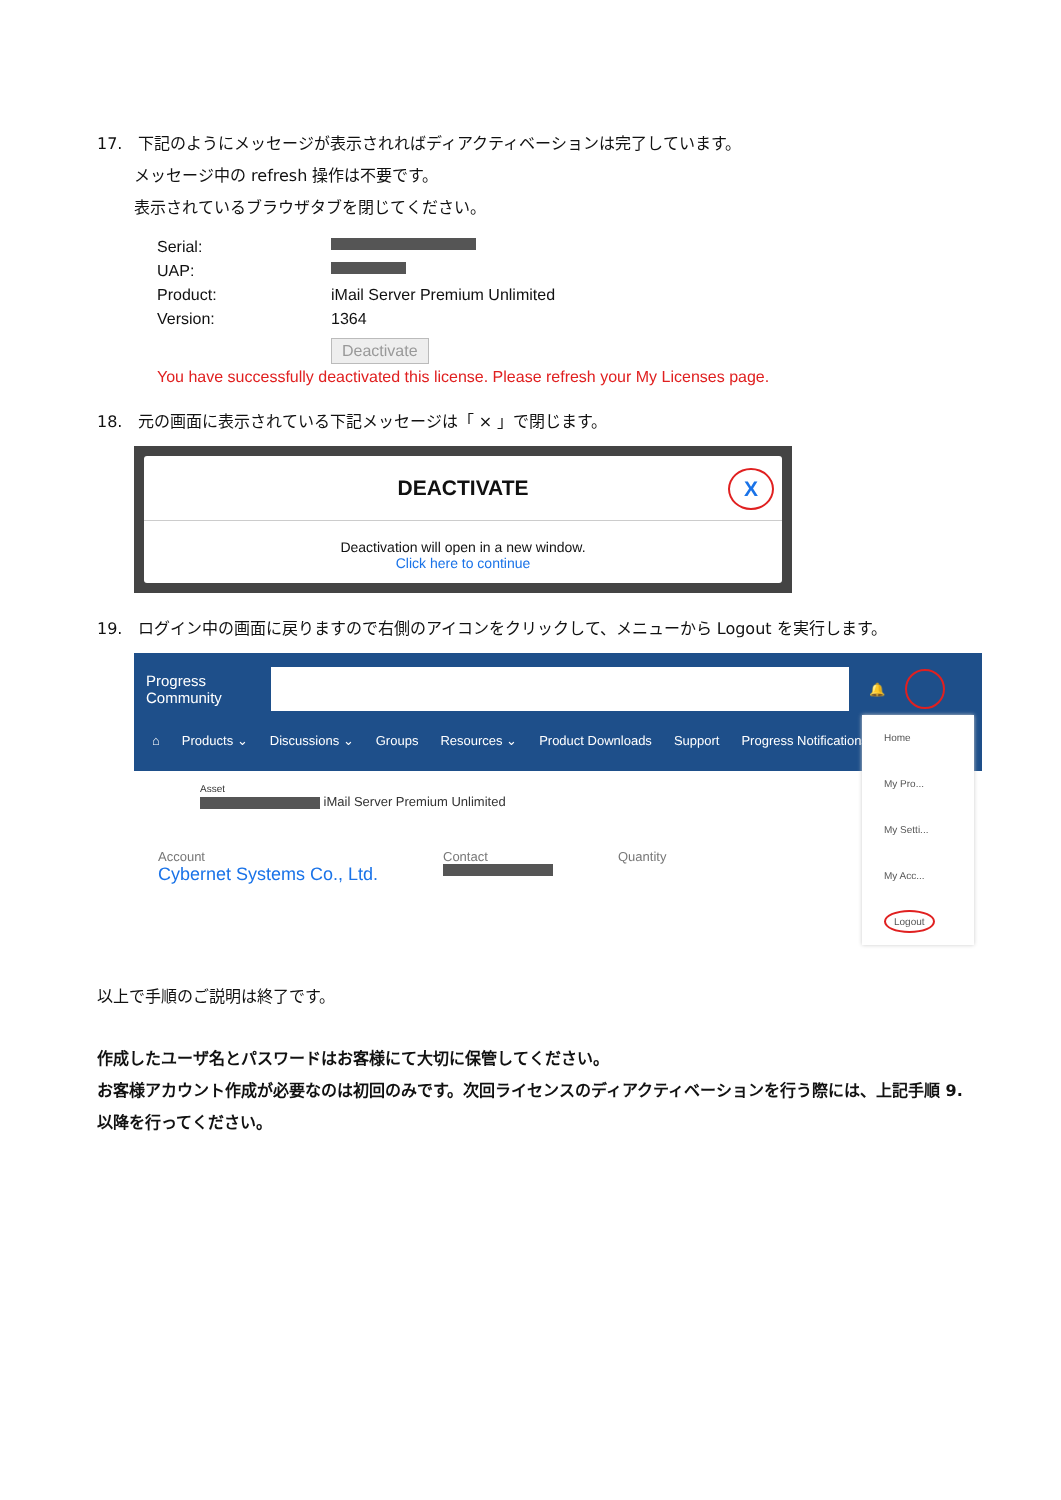17. 下記のようにメッセージが表示されればディアクティベーションは完了しています。
メッセージ中の refresh 操作は不要です。
表示されているブラウザタブを閉じてください。
Serial:
UAP:
Product: iMail Server Premium Unlimited
Version: 1364
Deactivate
You have successfully deactivated this license. Please refresh your My Licenses page.
18. 元の画面に表示されている下記メッセージは「 × 」で閉じます。
DEACTIVATE X
Deactivation will open in a new window.
Click here to continue
19. ログイン中の画面に戻りますので右側のアイコンをクリックして、メニューから Logout を実行します。
Progress
Community
🔔
⌂ Products ⌄ Discussions ⌄ Groups Resources ⌄ Product Downloads Support Progress Notifications
Asset
iMail Server Premium Unlimited
Account Contact Quantity
Cybernet Systems Co., Ltd.
Home
My Pro...
My Setti...
My Acc...
Logout
以上で手順のご説明は終了です。
作成したユーザ名とパスワードはお客様にて大切に保管してください。
お客様アカウント作成が必要なのは初回のみです。次回ライセンスのディアクティベーションを行う際には、上記手順 9. 以降を行ってください。